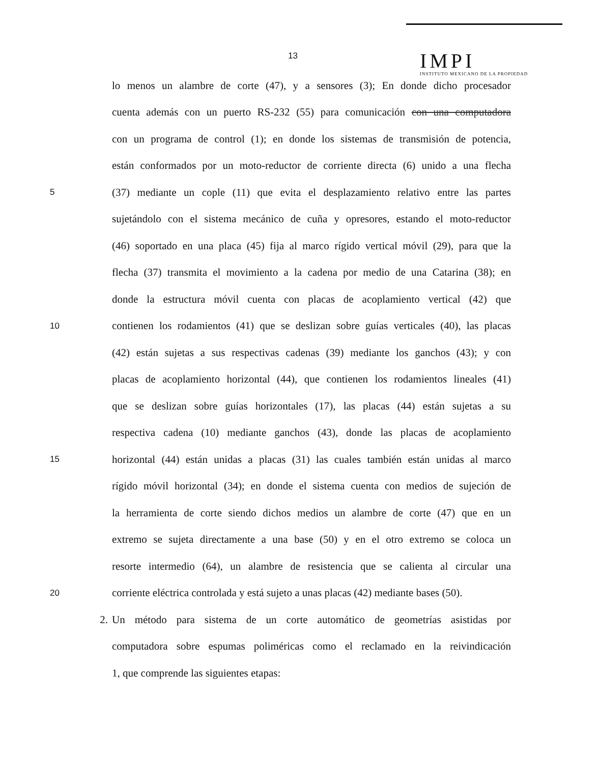13 IMPI
INSTITUTO MEXICANO DE LA PROPIEDAD
lo menos un alambre de corte (47), y a sensores (3); En donde dicho procesador
cuenta además con un puerto RS-232 (55) para comunicación con una computadora
con un programa de control (1); en donde los sistemas de transmisión de potencia,
están conformados por un moto-reductor de corriente directa (6) unido a una flecha
5 (37) mediante un cople (11) que evita el desplazamiento relativo entre las partes
sujetándolo con el sistema mecánico de cuña y opresores, estando el moto-reductor
(46) soportado en una placa (45) fija al marco rígido vertical móvil (29), para que la
flecha (37) transmita el movimiento a la cadena por medio de una Catarina (38); en
donde la estructura móvil cuenta con placas de acoplamiento vertical (42) que
10 contienen los rodamientos (41) que se deslizan sobre guías verticales (40), las placas
(42) están sujetas a sus respectivas cadenas (39) mediante los ganchos (43); y con
placas de acoplamiento horizontal (44), que contienen los rodamientos lineales (41)
que se deslizan sobre guías horizontales (17), las placas (44) están sujetas a su
respectiva cadena (10) mediante ganchos (43), donde las placas de acoplamiento
15 horizontal (44) están unidas a placas (31) las cuales también están unidas al marco
rígido móvil horizontal (34); en donde el sistema cuenta con medios de sujeción de
la herramienta de corte siendo dichos medios un alambre de corte (47) que en un
extremo se sujeta directamente a una base (50) y en el otro extremo se coloca un
resorte intermedio (64), un alambre de resistencia que se calienta al circular una
20 corriente eléctrica controlada y está sujeto a unas placas (42) mediante bases (50).
2. Un método para sistema de un corte automático de geometrías asistidas por
computadora sobre espumas poliméricas como el reclamado en la reivindicación
1, que comprende las siguientes etapas: